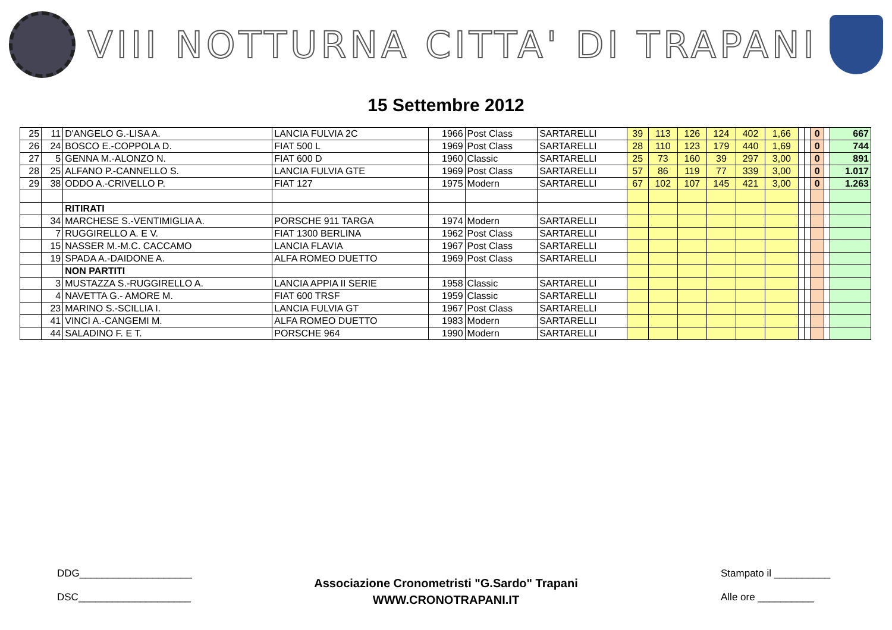VIII NOTTURNA CITTA' DI TRAPANI
15 Settembre 2012
| 25 | 11 | D'ANGELO G.-LISA A. | LANCIA FULVIA 2C | 1966 | Post Class | SARTARELLI | 39 | 113 | 126 | 124 | 402 | 1,66 | | | 0 | | 667 |
| 26 | 24 | BOSCO E.-COPPOLA D. | FIAT 500 L | 1969 | Post Class | SARTARELLI | 28 | 110 | 123 | 179 | 440 | 1,69 | | | 0 | | 744 |
| 27 | 5 | GENNA M.-ALONZO N. | FIAT 600 D | 1960 | Classic | SARTARELLI | 25 | 73 | 160 | 39 | 297 | 3,00 | | | 0 | | 891 |
| 28 | 25 | ALFANO P.-CANNELLO S. | LANCIA FULVIA GTE | 1969 | Post Class | SARTARELLI | 57 | 86 | 119 | 77 | 339 | 3,00 | | | 0 | | 1.017 |
| 29 | 38 | ODDO A.-CRIVELLO P. | FIAT 127 | 1975 | Modern | SARTARELLI | 67 | 102 | 107 | 145 | 421 | 3,00 | | | 0 | | 1.263 |
| | | RITIRATI | | | | | | | | | | | | | | | |
| | 34 | MARCHESE S.-VENTIMIGLIA A. | PORSCHE 911 TARGA | 1974 | Modern | SARTARELLI | | | | | | | | | | | |
| | 7 | RUGGIRELLO A. E V. | FIAT 1300 BERLINA | 1962 | Post Class | SARTARELLI | | | | | | | | | | | |
| | 15 | NASSER M.-M.C. CACCAMO | LANCIA FLAVIA | 1967 | Post Class | SARTARELLI | | | | | | | | | | | |
| | 19 | SPADA A.-DAIDONE A. | ALFA ROMEO DUETTO | 1969 | Post Class | SARTARELLI | | | | | | | | | | | |
| | | NON PARTITI | | | | | | | | | | | | | | | |
| | 3 | MUSTAZZA S.-RUGGIRELLO A. | LANCIA APPIA II SERIE | 1958 | Classic | SARTARELLI | | | | | | | | | | | |
| | 4 | NAVETTA G.- AMORE M. | FIAT 600 TRSF | 1959 | Classic | SARTARELLI | | | | | | | | | | | |
| | 23 | MARINO S.-SCILLIA I. | LANCIA FULVIA GT | 1967 | Post Class | SARTARELLI | | | | | | | | | | | |
| | 41 | VINCI A.-CANGEMI M. | ALFA ROMEO DUETTO | 1983 | Modern | SARTARELLI | | | | | | | | | | | |
| | 44 | SALADINO F. E T. | PORSCHE 964 | 1990 | Modern | SARTARELLI | | | | | | | | | | | |
DDG____________________
DSC____________________
Associazione Cronometristi "G.Sardo" Trapani
WWW.CRONOTRAPANI.IT
Stampato il __________
Alle ore __________